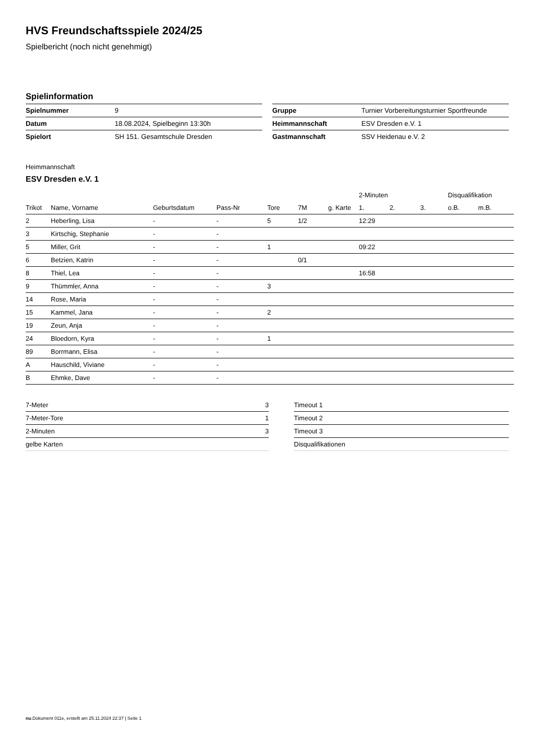HVS Freundschaftsspiele 2024/25
Spielbericht (noch nicht genehmigt)
Spielinformation
| Spielnummer | 9 |
| Datum | 18.08.2024, Spielbeginn 13:30h |
| Spielort | SH 151. Gesamtschule Dresden |
| Gruppe | Turnier Vorbereitungsturnier Sportfreunde |
| Heimmannschaft | ESV Dresden e.V. 1 |
| Gastmannschaft | SSV Heidenau e.V. 2 |
Heimmannschaft
ESV Dresden e.V. 1
| | | | | | | | 2-Minuten | | | Disqualifikation | |
| --- | --- | --- | --- | --- | --- | --- | --- | --- | --- | --- | --- |
| Trikot | Name, Vorname | Geburtsdatum | Pass-Nr | Tore | 7M | g. Karte | 1. | 2. | 3. | o.B. | m.B. |
| 2 | Heberling, Lisa | - | - | 5 | 1/2 | | 12:29 | | | | |
| 3 | Kirtschig, Stephanie | - | - | | | | | | | | |
| 5 | Miller, Grit | - | - | 1 | | | 09:22 | | | | |
| 6 | Betzien, Katrin | - | - | | 0/1 | | | | | | |
| 8 | Thiel, Lea | - | - | | | | 16:58 | | | | |
| 9 | Thümmler, Anna | - | - | 3 | | | | | | | |
| 14 | Rose, Maria | - | - | | | | | | | | |
| 15 | Kammel, Jana | - | - | 2 | | | | | | | |
| 19 | Zeun, Anja | - | - | | | | | | | | |
| 24 | Bloedorn, Kyra | - | - | 1 | | | | | | | |
| 89 | Borrmann, Elisa | - | - | | | | | | | | |
| A | Hauschild, Viviane | - | - | | | | | | | | |
| B | Ehmke, Dave | - | - | | | | | | | | |
| 7-Meter | 3 |
| 7-Meter-Tore | 1 |
| 2-Minuten | 3 |
| gelbe Karten | |
| Timeout 1 |
| Timeout 2 |
| Timeout 3 |
| Disqualifikationen |
nu.Dokument 011e, erstellt am 25.11.2024 22:37 | Seite 1